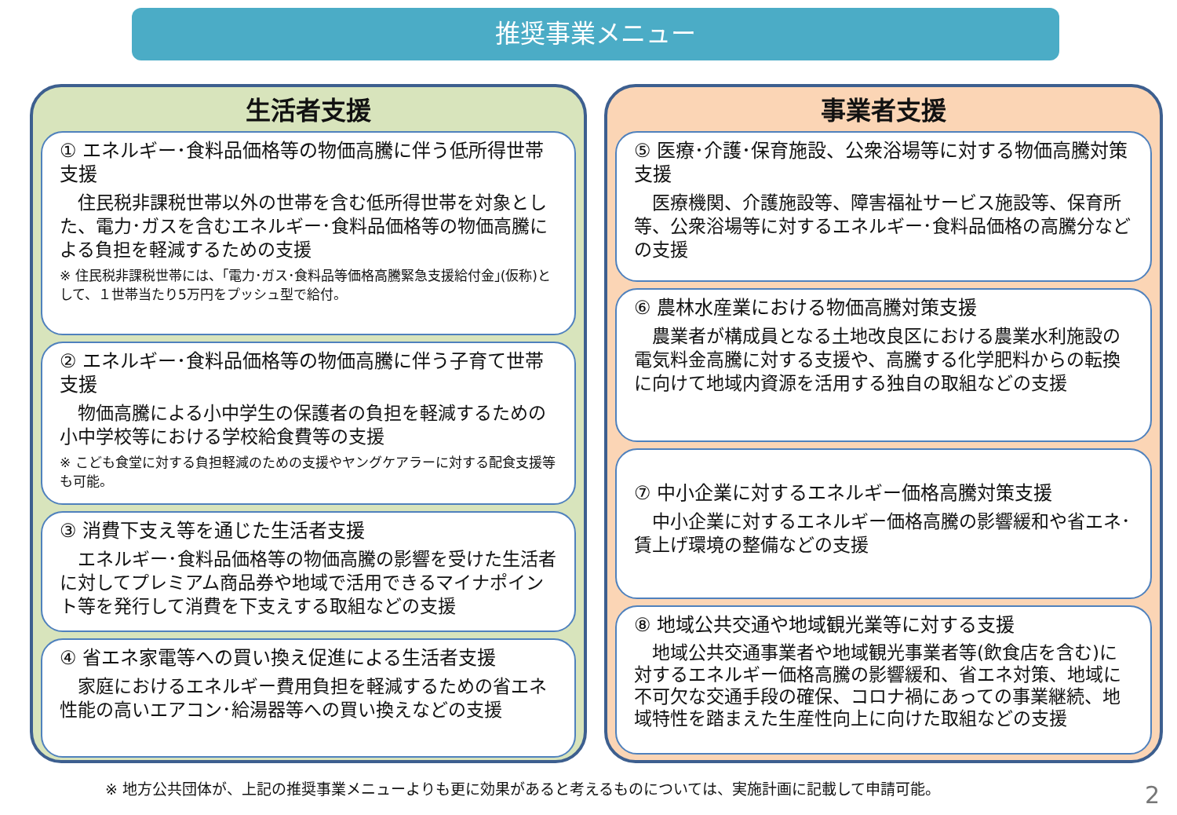推奨事業メニュー
生活者支援
① エネルギー･食料品価格等の物価高騰に伴う低所得世帯支援
　住民税非課税世帯以外の世帯を含む低所得世帯を対象とした、電力･ガスを含むエネルギー･食料品価格等の物価高騰による負担を軽減するための支援
※ 住民税非課税世帯には、｢電力･ガス･食料品等価格高騰緊急支援給付金｣(仮称)として、１世帯当たり5万円をプッシュ型で給付。
② エネルギー･食料品価格等の物価高騰に伴う子育て世帯支援
　物価高騰による小中学生の保護者の負担を軽減するための小中学校等における学校給食費等の支援
※ こども食堂に対する負担軽減のための支援やヤングケアラーに対する配食支援等も可能。
③ 消費下支え等を通じた生活者支援
　エネルギー･食料品価格等の物価高騰の影響を受けた生活者に対してプレミアム商品券や地域で活用できるマイナポイント等を発行して消費を下支えする取組などの支援
④ 省エネ家電等への買い換え促進による生活者支援
　家庭におけるエネルギー費用負担を軽減するための省エネ性能の高いエアコン･給湯器等への買い換えなどの支援
事業者支援
⑤ 医療･介護･保育施設、公衆浴場等に対する物価高騰対策支援
　医療機関、介護施設等、障害福祉サービス施設等、保育所等、公衆浴場等に対するエネルギー･食料品価格の高騰分などの支援
⑥ 農林水産業における物価高騰対策支援
　農業者が構成員となる土地改良区における農業水利施設の電気料金高騰に対する支援や、高騰する化学肥料からの転換に向けて地域内資源を活用する独自の取組などの支援
⑦ 中小企業に対するエネルギー価格高騰対策支援
　中小企業に対するエネルギー価格高騰の影響緩和や省エネ･賃上げ環境の整備などの支援
⑧ 地域公共交通や地域観光業等に対する支援
　地域公共交通事業者や地域観光事業者等(飲食店を含む)に対するエネルギー価格高騰の影響緩和、省エネ対策、地域に不可欠な交通手段の確保、コロナ禍にあっての事業継続、地域特性を踏まえた生産性向上に向けた取組などの支援
※ 地方公共団体が、上記の推奨事業メニューよりも更に効果があると考えるものについては、実施計画に記載して申請可能。
2